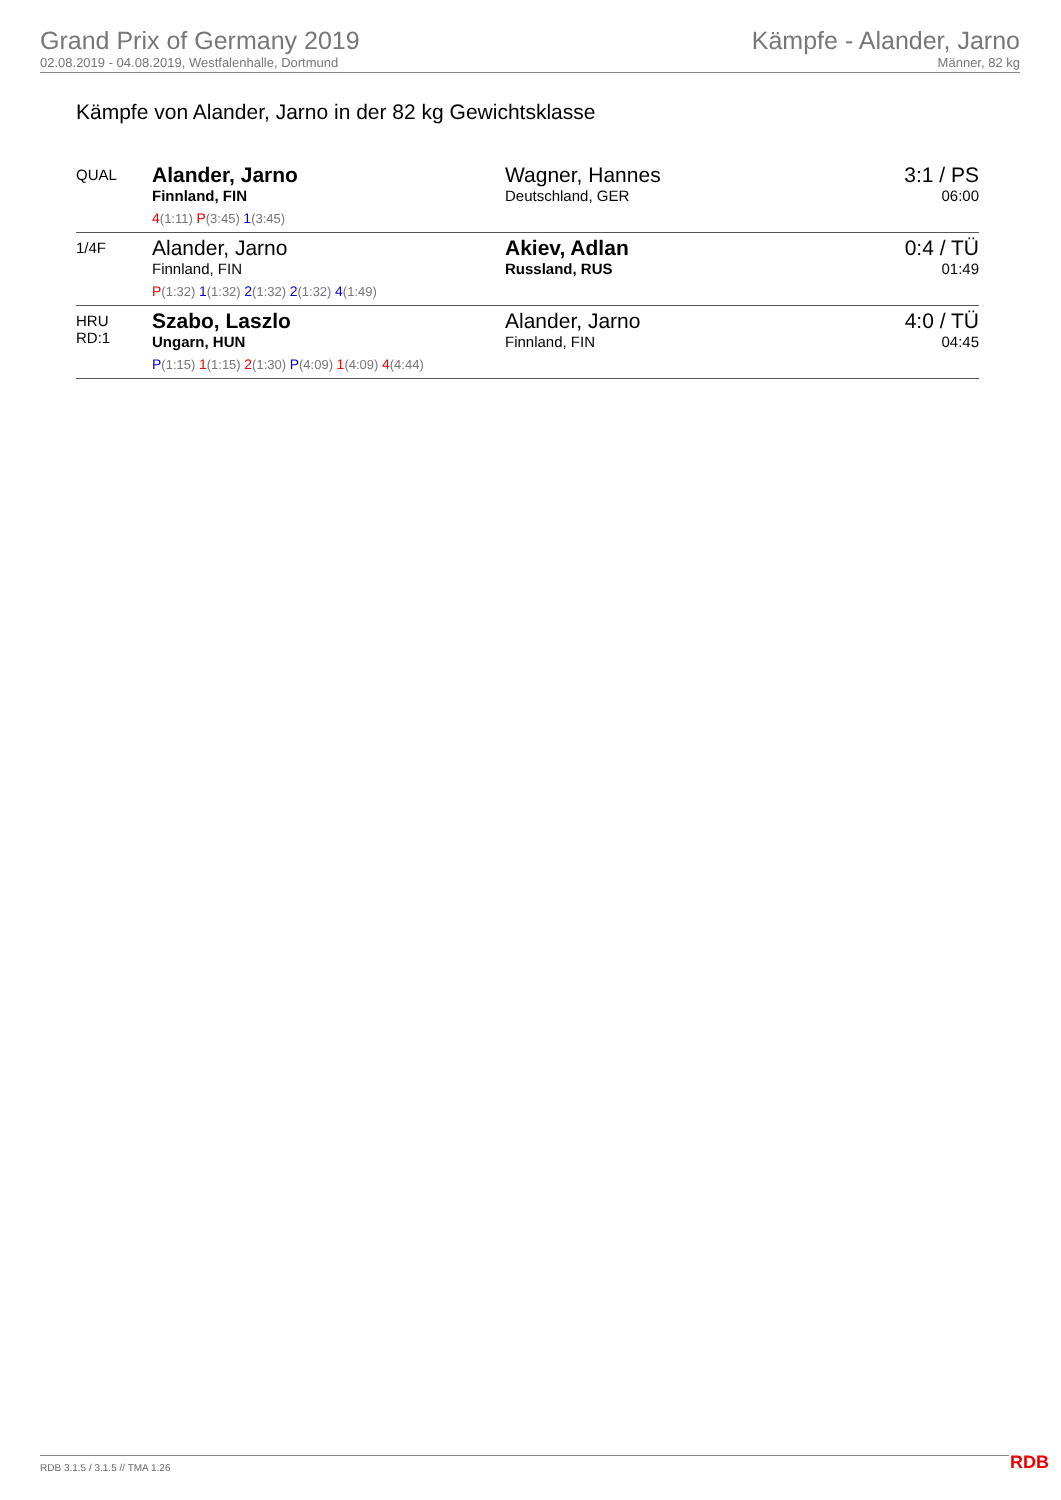Grand Prix of Germany 2019
02.08.2019 - 04.08.2019, Westfalenhalle, Dortmund
Kämpfe - Alander, Jarno
Männer, 82 kg
Kämpfe von Alander, Jarno in der 82 kg Gewichtsklasse
| QUAL | Alander, Jarno Finnland, FIN 4 (1:11) P (3:45) 1 (3:45) | Wagner, Hannes Deutschland, GER | 3:1 / PS 06:00 |
| 1/4F | Alander, Jarno Finnland, FIN P (1:32) 1 (1:32) 2 (1:32) 2 (1:32) 4 (1:49) | Akiev, Adlan Russland, RUS | 0:4 / TÜ 01:49 |
| HRU RD:1 | Szabo, Laszlo Ungarn, HUN P (1:15) 1 (1:15) 2 (1:30) P (4:09) 1 (4:09) 4 (4:44) | Alander, Jarno Finnland, FIN | 4:0 / TÜ 04:45 |
RDB 3.1.5 / 3.1.5 // TMA 1.26 RDB